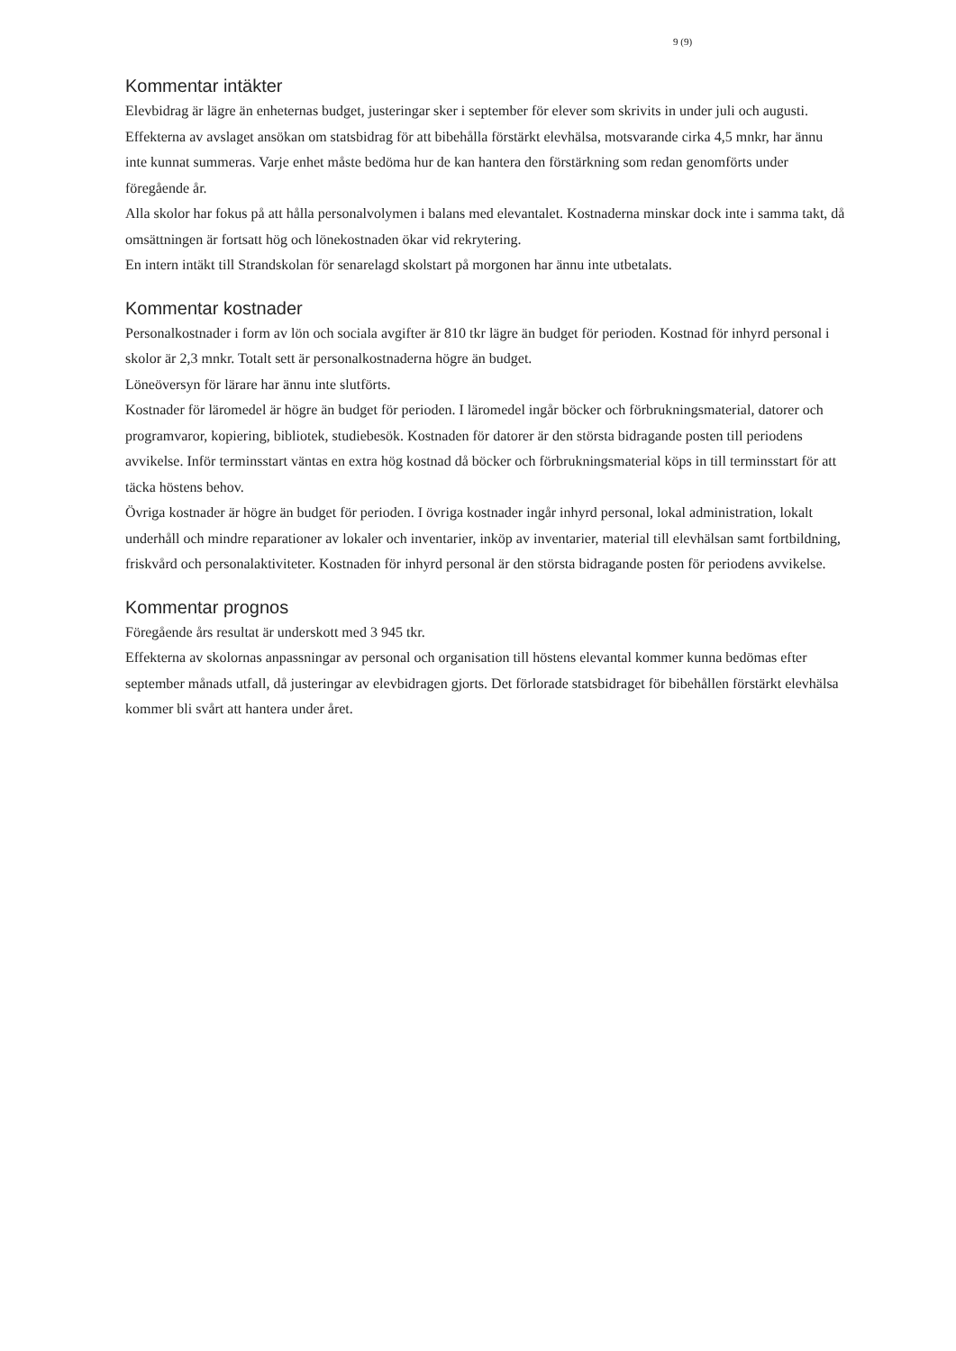9 (9)
Kommentar intäkter
Elevbidrag är lägre än enheternas budget, justeringar sker i september för elever som skrivits in under juli och augusti.
Effekterna av avslaget ansökan om statsbidrag för att bibehålla förstärkt elevhälsa, motsvarande cirka 4,5 mnkr, har ännu inte kunnat summeras. Varje enhet måste bedöma hur de kan hantera den förstärkning som redan genomförts under föregående år.
Alla skolor har fokus på att hålla personalvolymen i balans med elevantalet. Kostnaderna minskar dock inte i samma takt, då omsättningen är fortsatt hög och lönekostnaden ökar vid rekrytering.
En intern intäkt till Strandskolan för senarelagd skolstart på morgonen har ännu inte utbetalats.
Kommentar kostnader
Personalkostnader i form av lön och sociala avgifter är 810 tkr lägre än budget för perioden. Kostnad för inhyrd personal i skolor är 2,3 mnkr. Totalt sett är personalkostnaderna högre än budget.
Löneöversyn för lärare har ännu inte slutförts.
Kostnader för läromedel är högre än budget för perioden. I läromedel ingår böcker och förbrukningsmaterial, datorer och programvaror, kopiering, bibliotek, studiebesök. Kostnaden för datorer är den största bidragande posten till periodens avvikelse. Inför terminsstart väntas en extra hög kostnad då böcker och förbrukningsmaterial köps in till terminsstart för att täcka höstens behov.
Övriga kostnader är högre än budget för perioden. I övriga kostnader ingår inhyrd personal, lokal administration, lokalt underhåll och mindre reparationer av lokaler och inventarier, inköp av inventarier, material till elevhälsan samt fortbildning, friskvård och personalaktiviteter. Kostnaden för inhyrd personal är den största bidragande posten för periodens avvikelse.
Kommentar prognos
Föregående års resultat är underskott med 3 945 tkr.
Effekterna av skolornas anpassningar av personal och organisation till höstens elevantal kommer kunna bedömas efter september månads utfall, då justeringar av elevbidragen gjorts. Det förlorade statsbidraget för bibehållen förstärkt elevhälsa kommer bli svårt att hantera under året.